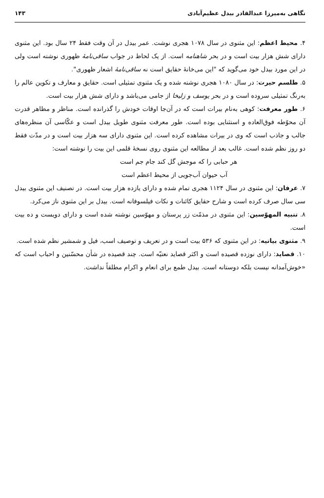نگاهی به‌میرزا عبدالقادر بیدل عظیم‌آبادی ۱۴۳
۴. محیط اعظم: این مثنوی در سال ۱۰۷۸ هجری نوشت. عمر بیدل در آن وقت فقط ۲۴ سال بود. این مثنوی دارای شش هزار بیت است و در بحر شاهنامه است. از یک لحاظ در جواب ساقی‌نامهٔ ظهوری نوشته است ولی در این مورد بیدل خود می‌گوید که "این می‌خانهٔ حقایق است نه ساقی‌نامهٔ اشعار ظهوری".
۵. طلسم حیرت: در سال ۱۰۸۰ هجری نوشته شده و یک مثنوی تمثیلی است. حقایق و معارف و تکوین عالم را به‌رنگ تمثیلی سروده است و در بحر یوسف و زلیخا از جامی می‌باشد و دارای شش هزار بیت است.
۶. طور معرفت: کوهی به‌نام بیرات است که در آن‌جا اوقات خودش را گذرانده است. مناظر و مظاهر قدرت آن محوّطه فوق‌العاده و استثنایی بوده است. طور معرفت مثنوی طویل بیدل است و عکّاسی آن منظره‌های جالب و جاذب است که وی در بیرات مشاهده کرده است. این مثنوی دارای سه هزار بیت است و در مدّت فقط دو روز نظم شده است. غالب بعد از مطالعه این مثنوی روی نسخهٔ قلمی این بیت را نوشته است:
هر حبابی را که موجش گل کند جام جم است
آب حیوان آب‌جویی از محیط اعظم است
۷. عرفان: این مثنوی در سال ۱۱۲۴ هجری تمام شده و دارای یازده هزار بیت است. در تصنیف این مثنوی بیدل سی سال صرف کرده است و شارح حقایق کائنات و نکات فیلسوفانه است. بیدل بر این مثنوی ناز می‌کرد.
۸. تنبیه المهوّسین: این مثنوی در مذمّت زر پرستان و مهوّسین نوشته شده است و دارای دویست و ده بیت است.
۹. مثنوی بیاتیه: در این مثنوی که ۵۳۶ بیت است و در تعریف و توصیف اسب، فیل و شمشیر نظم شده است.
۱۰. قصاید: دارای نوزده قصیده است و اکثر قصاید نعتیّه است. چند قصیده در شأن محسّنین و احباب است که «خوش‌آمدانه نیست بلکه دوستانه است. بیدل طمع برای انعام و اکرام مطلقاً نداشت.